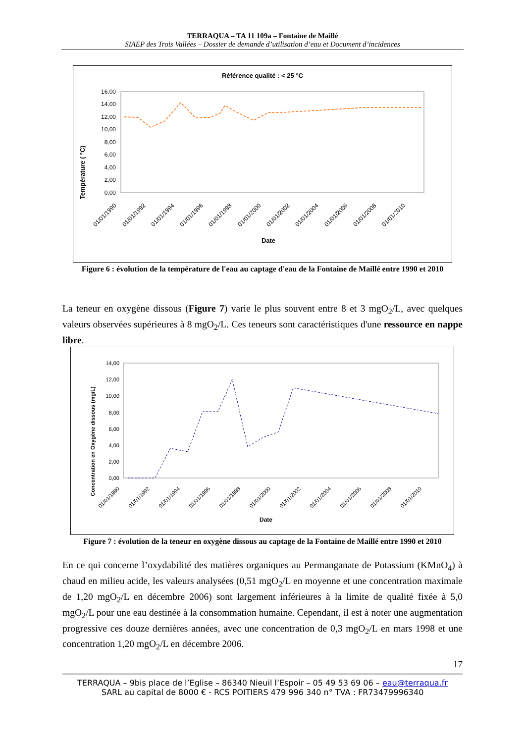TERRAQUA – TA 11 109a – Fontaine de Maillé
SIAEP des Trois Vallées – Dossier de demande d’utilisation d’eau et Document d’incidences
Référence qualité : < 25 °C
Température ( °C)
0,00
2,00
4,00
6,00
8,00
10,00
12,00
14,00
16,00
01/01/1990
01/01/1992
01/01/1994
01/01/1996
01/01/1998
01/01/2000
01/01/2002
01/01/2004
01/01/2006
01/01/2008
01/01/2010
Date
Figure 6 : évolution de la température de l'eau au captage d'eau de la Fontaine de Maillé entre 1990 et 2010
La teneur en oxygène dissous (Figure 7) varie le plus souvent entre 8 et 3 mgO<sub>2</sub>/L, avec quelques valeurs observées supérieures à 8 mgO<sub>2</sub>/L. Ces teneurs sont caractéristiques d'une ressource en nappe libre.
Concentration en Oxygène dissous (mg/L)
0,00
2,00
4,00
6,00
8,00
10,00
12,00
14,00
01/01/1990
01/01/1992
01/01/1994
01/01/1996
01/01/1998
01/01/2000
01/01/2002
01/01/2004
01/01/2006
01/01/2008
01/01/2010
Date
Figure 7 : évolution de la teneur en oxygène dissous au captage de la Fontaine de Maillé entre 1990 et 2010
En ce qui concerne l’oxydabilité des matières organiques au Permanganate de Potassium (KMnO<sub>4</sub>) à chaud en milieu acide, les valeurs analysées (0,51 mgO<sub>2</sub>/L en moyenne et une concentration maximale de 1,20 mgO<sub>2</sub>/L en décembre 2006) sont largement inférieures à la limite de qualité fixée à 5,0 mgO<sub>2</sub>/L pour une eau destinée à la consommation humaine. Cependant, il est à noter une augmentation progressive ces douze dernières années, avec une concentration de 0,3 mgO<sub>2</sub>/L en mars 1998 et une concentration 1,20 mgO<sub>2</sub>/L en décembre 2006.
17
TERRAQUA – 9bis place de l’Eglise – 86340 Nieuil l’Espoir – 05 49 53 69 06 – eau@terraqua.fr
SARL au capital de 8000 € - RCS POITIERS 479 996 340 n° TVA : FR73479996340